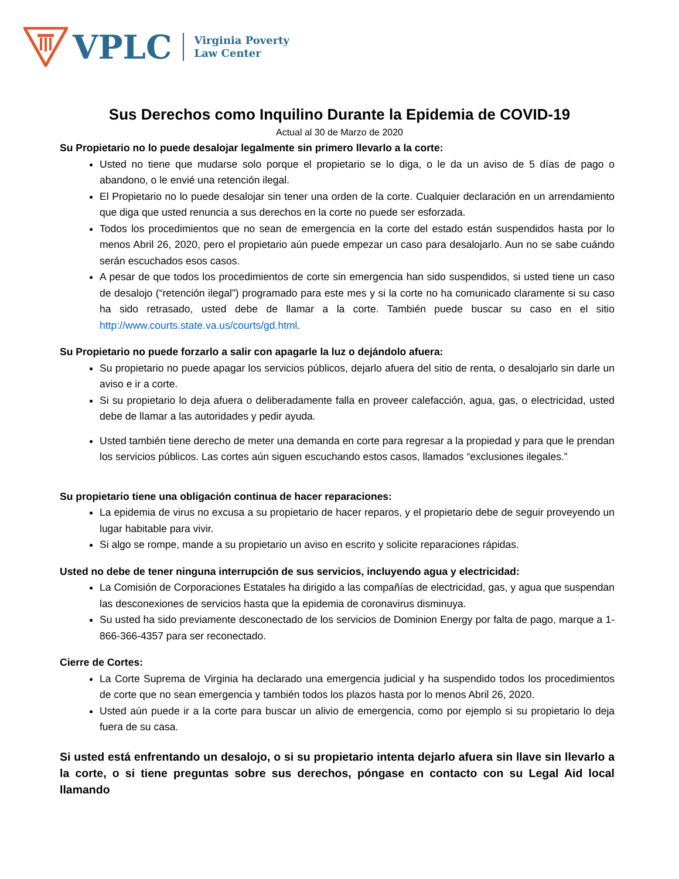VPLC
Virginia Poverty
Law Center
Sus Derechos como Inquilino Durante la Epidemia de COVID-19
Actual al 30 de Marzo de 2020
Su Propietario no lo puede desalojar legalmente sin primero llevarlo a la corte:
Usted no tiene que mudarse solo porque el propietario se lo diga, o le da un aviso de 5 días de pago o abandono, o le envié una retención ilegal.
El Propietario no lo puede desalojar sin tener una orden de la corte. Cualquier declaración en un arrendamiento que diga que usted renuncia a sus derechos en la corte no puede ser esforzada.
Todos los procedimientos que no sean de emergencia en la corte del estado están suspendidos hasta por lo menos Abril 26, 2020, pero el propietario aún puede empezar un caso para desalojarlo. Aun no se sabe cuándo serán escuchados esos casos.
A pesar de que todos los procedimientos de corte sin emergencia han sido suspendidos, si usted tiene un caso de desalojo (“retención ilegal”) programado para este mes y si la corte no ha comunicado claramente si su caso ha sido retrasado, usted debe de llamar a la corte. También puede buscar su caso en el sitio http://www.courts.state.va.us/courts/gd.html.
Su Propietario no puede forzarlo a salir con apagarle la luz o dejándolo afuera:
Su propietario no puede apagar los servicios públicos, dejarlo afuera del sitio de renta, o desalojarlo sin darle un aviso e ir a corte.
Si su propietario lo deja afuera o deliberadamente falla en proveer calefacción, agua, gas, o electricidad, usted debe de llamar a las autoridades y pedir ayuda.
Usted también tiene derecho de meter una demanda en corte para regresar a la propiedad y para que le prendan los servicios públicos. Las cortes aún siguen escuchando estos casos, llamados “exclusiones ilegales.”
Su propietario tiene una obligación continua de hacer reparaciones:
La epidemia de virus no excusa a su propietario de hacer reparos, y el propietario debe de seguir proveyendo un lugar habitable para vivir.
Si algo se rompe, mande a su propietario un aviso en escrito y solicite reparaciones rápidas.
Usted no debe de tener ninguna interrupción de sus servicios, incluyendo agua y electricidad:
La Comisión de Corporaciones Estatales ha dirigido a las compañías de electricidad, gas, y agua que suspendan las desconexiones de servicios hasta que la epidemia de coronavirus disminuya.
Su usted ha sido previamente desconectado de los servicios de Dominion Energy por falta de pago, marque a 1-866-366-4357 para ser reconectado.
Cierre de Cortes:
La Corte Suprema de Virginia ha declarado una emergencia judicial y ha suspendido todos los procedimientos de corte que no sean emergencia y también todos los plazos hasta por lo menos Abril 26, 2020.
Usted aún puede ir a la corte para buscar un alivio de emergencia, como por ejemplo si su propietario lo deja fuera de su casa.
Si usted está enfrentando un desalojo, o si su propietario intenta dejarlo afuera sin llave sin llevarlo a la corte, o si tiene preguntas sobre sus derechos, póngase en contacto con su Legal Aid local llamando